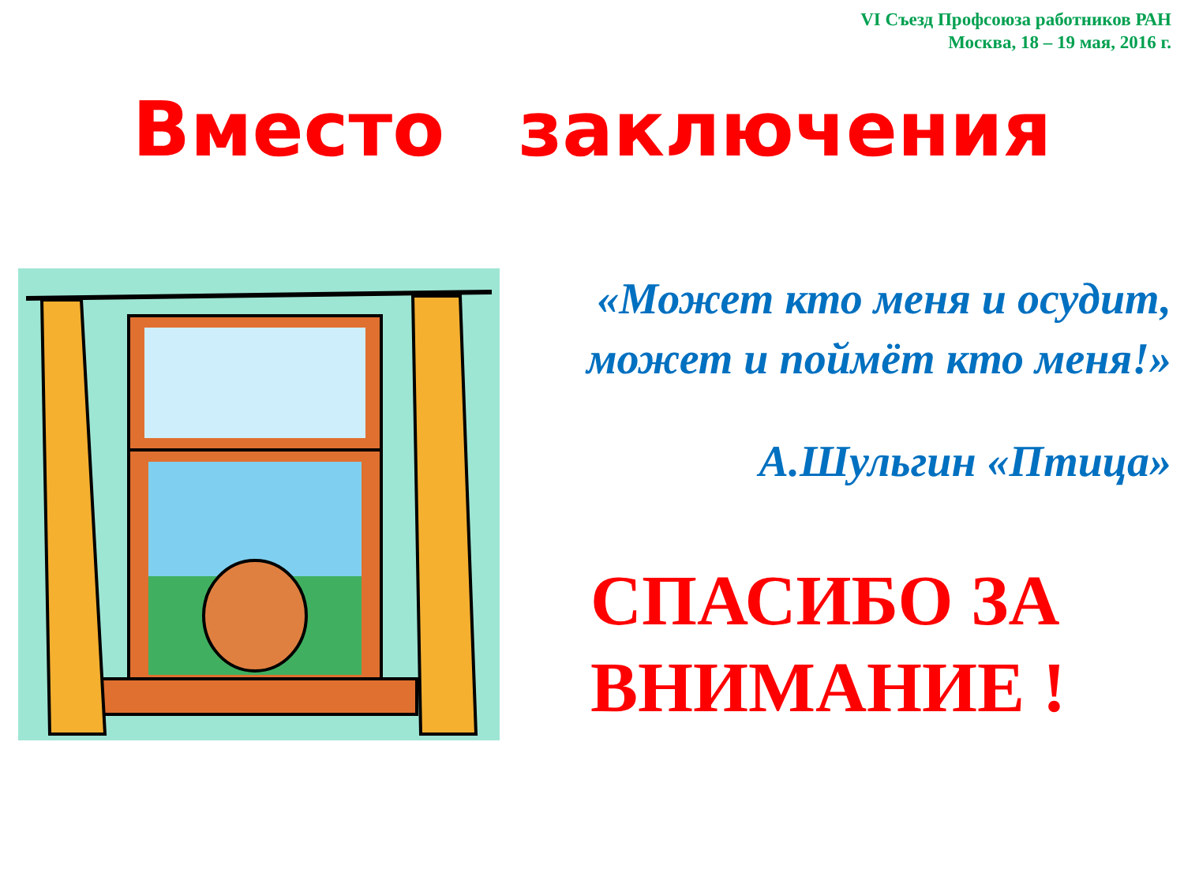VI Съезд Профсоюза работников РАН
Москва, 18 – 19 мая, 2016 г.
Вместо заключения
«Может кто меня и осудит,
может и поймёт кто меня!»
А.Шульгин «Птица»
СПАСИБО ЗА
ВНИМАНИЕ !